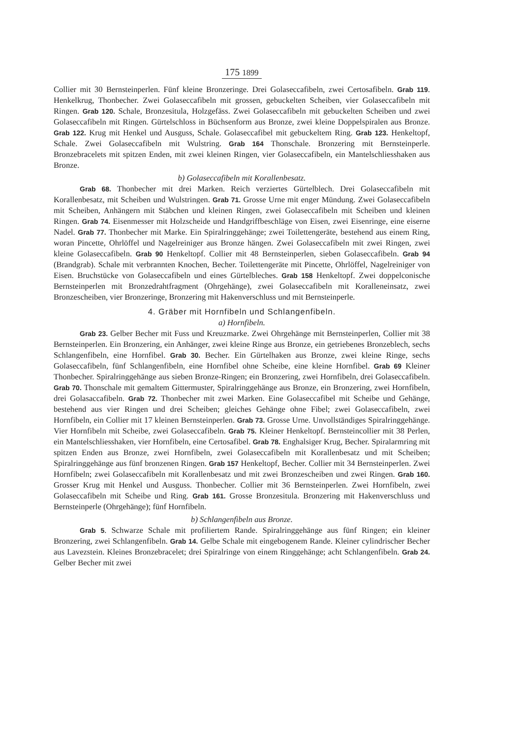175 1899
Collier mit 30 Bernsteinperlen. Fünf kleine Bronzeringe. Drei Golaseccafibeln, zwei Certosafibeln. Grab 119. Henkelkrug, Thonbecher. Zwei Golaseccafibeln mit grossen, gebuckelten Scheiben, vier Golaseccafibeln mit Ringen. Grab 120. Schale, Bronzesitula, Holzgefäss. Zwei Golaseccafibeln mit gebuckelten Scheiben und zwei Golaseccafibeln mit Ringen. Gürtelschloss in Büchsenform aus Bronze, zwei kleine Doppelspiralen aus Bronze. Grab 122. Krug mit Henkel und Ausguss, Schale. Golaseccafibel mit gebuckeltem Ring. Grab 123. Henkeltopf, Schale. Zwei Golaseccafibeln mit Wulstring. Grab 164 Thonschale. Bronzering mit Bernsteinperle. Bronzebracelets mit spitzen Enden, mit zwei kleinen Ringen, vier Golaseccafibeln, ein Mantelschliesshaken aus Bronze.
b) Golaseccafibeln mit Korallenbesatz.
Grab 68. Thonbecher mit drei Marken. Reich verziertes Gürtelblech. Drei Golaseccafibeln mit Korallenbesatz, mit Scheiben und Wulstringen. Grab 71. Grosse Urne mit enger Mündung. Zwei Golaseccafibeln mit Scheiben, Anhängern mit Stäbchen und kleinen Ringen, zwei Golaseccafibeln mit Scheiben und kleinen Ringen. Grab 74. Eisenmesser mit Holzscheide und Handgriffbeschläge von Eisen, zwei Eisenringe, eine eiserne Nadel. Grab 77. Thonbecher mit Marke. Ein Spiralringgehänge; zwei Toilettengeräte, bestehend aus einem Ring, woran Pincette, Ohrlöffel und Nagelreiniger aus Bronze hängen. Zwei Golaseccafibeln mit zwei Ringen, zwei kleine Golaseccafibeln. Grab 90 Henkeltopf. Collier mit 48 Bernsteinperlen, sieben Golaseccafibeln. Grab 94 (Brandgrab). Schale mit verbrannten Knochen, Becher. Toilettengeräte mit Pincette, Ohrlöffel, Nagelreiniger von Eisen. Bruchstücke von Golaseccafibeln und eines Gürtelbleches. Grab 158 Henkeltopf. Zwei doppelconische Bernsteinperlen mit Bronzedrahtfragment (Ohrgehänge), zwei Golaseccafibeln mit Koralleneinsatz, zwei Bronzescheiben, vier Bronzeringe, Bronzering mit Hakenverschluss und mit Bernsteinperle.
4. Gräber mit Hornfibeln und Schlangenfibeln.
a) Hornfibeln.
Grab 23. Gelber Becher mit Fuss und Kreuzmarke. Zwei Ohrgehänge mit Bernsteinperlen, Collier mit 38 Bernsteinperlen. Ein Bronzering, ein Anhänger, zwei kleine Ringe aus Bronze, ein getriebenes Bronzeblech, sechs Schlangenfibeln, eine Hornfibel. Grab 30. Becher. Ein Gürtelhaken aus Bronze, zwei kleine Ringe, sechs Golaseccafibeln, fünf Schlangenfibeln, eine Hornfibel ohne Scheibe, eine kleine Hornfibel. Grab 69 Kleiner Thonbecher. Spiralringgehänge aus sieben Bronze-Ringen; ein Bronzering, zwei Hornfibeln, drei Golaseccafibeln. Grab 70. Thonschale mit gemaltem Gittermuster, Spiralringgehänge aus Bronze, ein Bronzering, zwei Hornfibeln, drei Golasaccafibeln. Grab 72. Thonbecher mit zwei Marken. Eine Golaseccafibel mit Scheibe und Gehänge, bestehend aus vier Ringen und drei Scheiben; gleiches Gehänge ohne Fibel; zwei Golaseccafibeln, zwei Hornfibeln, ein Collier mit 17 kleinen Bernsteinperlen. Grab 73. Grosse Urne. Unvollständiges Spiralringgehänge. Vier Hornfibeln mit Scheibe, zwei Golaseccafibeln. Grab 75. Kleiner Henkeltopf. Bernsteincollier mit 38 Perlen, ein Mantelschliesshaken, vier Hornfibeln, eine Certosafibel. Grab 78. Enghalsiger Krug, Becher. Spiralarmring mit spitzen Enden aus Bronze, zwei Hornfibeln, zwei Golaseccafibeln mit Korallenbesatz und mit Scheiben; Spiralringgehänge aus fünf bronzenen Ringen. Grab 157 Henkeltopf, Becher. Collier mit 34 Bernsteinperlen. Zwei Hornfibeln; zwei Golaseccafibeln mit Korallenbesatz und mit zwei Bronzescheiben und zwei Ringen. Grab 160. Grosser Krug mit Henkel und Ausguss. Thonbecher. Collier mit 36 Bernsteinperlen. Zwei Hornfibeln, zwei Golaseccafibeln mit Scheibe und Ring. Grab 161. Grosse Bronzesitula. Bronzering mit Hakenverschluss und Bernsteinperle (Ohrgehänge); fünf Hornfibeln.
b) Schlangenfibeln aus Bronze.
Grab 5. Schwarze Schale mit profiliertem Rande. Spiralringgehänge aus fünf Ringen; ein kleiner Bronzering, zwei Schlangenfibeln. Grab 14. Gelbe Schale mit eingebogenem Rande. Kleiner cylindrischer Becher aus Lavezstein. Kleines Bronzebracelet; drei Spiralringe von einem Ringgehänge; acht Schlangenfibeln. Grab 24. Gelber Becher mit zwei